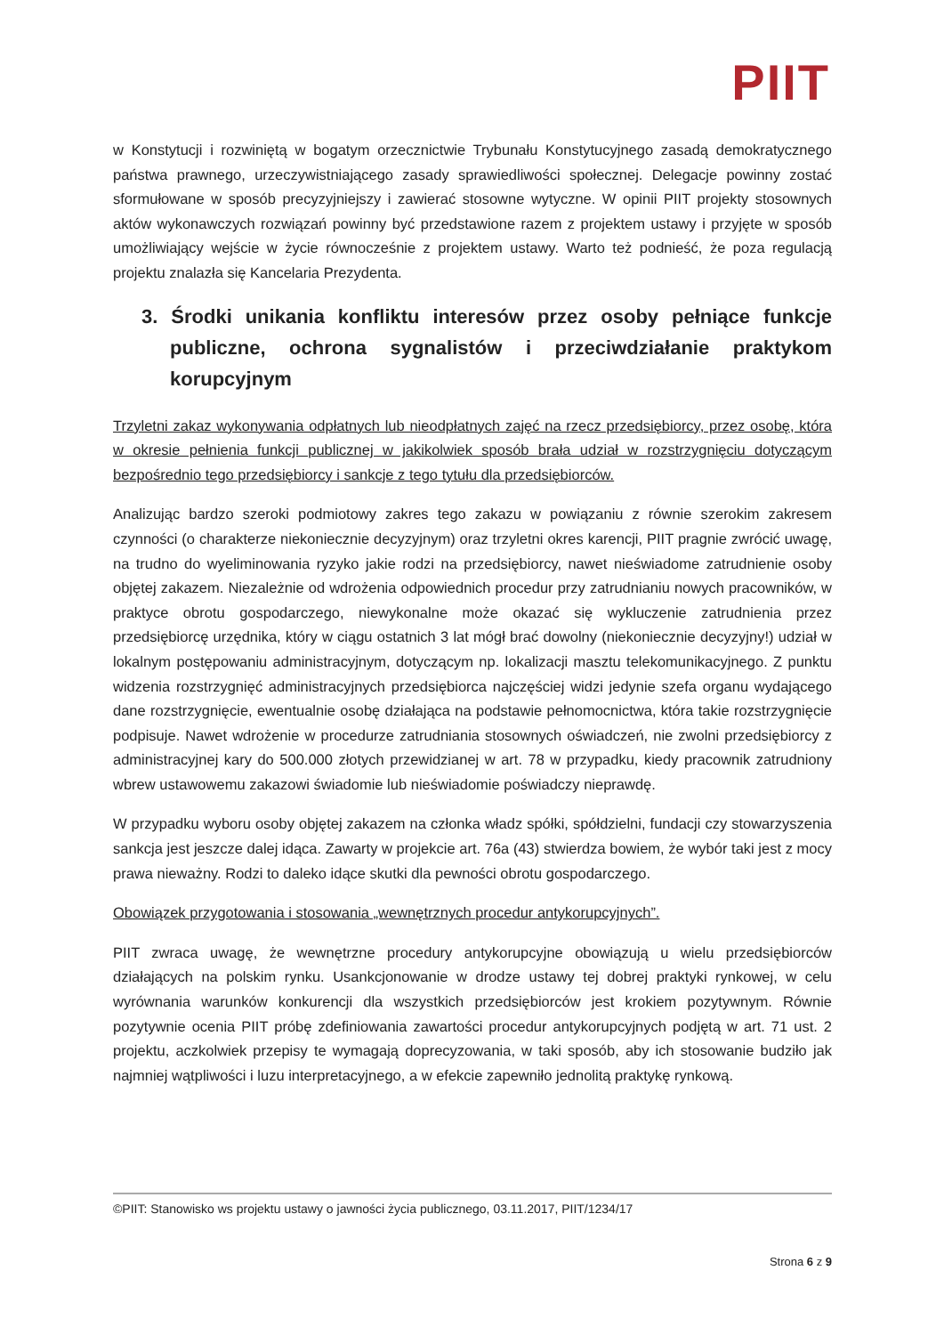PIIT
w Konstytucji i rozwiniętą w bogatym orzecznictwie Trybunału Konstytucyjnego zasadą demokratycznego państwa prawnego, urzeczywistniającego zasady sprawiedliwości społecznej. Delegacje powinny zostać sformułowane w sposób precyzyjniejszy i zawierać stosowne wytyczne. W opinii PIIT projekty stosownych aktów wykonawczych rozwiązań powinny być przedstawione razem z projektem ustawy i przyjęte w sposób umożliwiający wejście w życie równocześnie z projektem ustawy. Warto też podnieść, że poza regulacją projektu znalazła się Kancelaria Prezydenta.
3. Środki unikania konfliktu interesów przez osoby pełniące funkcje publiczne, ochrona sygnalistów i przeciwdziałanie praktykom korupcyjnym
Trzyletni zakaz wykonywania odpłatnych lub nieodpłatnych zajęć na rzecz przedsiębiorcy, przez osobę, która w okresie pełnienia funkcji publicznej w jakikolwiek sposób brała udział w rozstrzygnięciu dotyczącym bezpośrednio tego przedsiębiorcy i sankcje z tego tytułu dla przedsiębiorców.
Analizując bardzo szeroki podmiotowy zakres tego zakazu w powiązaniu z równie szerokim zakresem czynności (o charakterze niekoniecznie decyzyjnym) oraz trzyletni okres karencji, PIIT pragnie zwrócić uwagę, na trudno do wyeliminowania ryzyko jakie rodzi na przedsiębiorcy, nawet nieświadome zatrudnienie osoby objętej zakazem. Niezależnie od wdrożenia odpowiednich procedur przy zatrudnianiu nowych pracowników, w praktyce obrotu gospodarczego, niewykonalne może okazać się wykluczenie zatrudnienia przez przedsiębiorcę urzędnika, który w ciągu ostatnich 3 lat mógł brać dowolny (niekoniecznie decyzyjny!) udział w lokalnym postępowaniu administracyjnym, dotyczącym np. lokalizacji masztu telekomunikacyjnego. Z punktu widzenia rozstrzygnięć administracyjnych przedsiębiorca najczęściej widzi jedynie szefa organu wydającego dane rozstrzygnięcie, ewentualnie osobę działająca na podstawie pełnomocnictwa, która takie rozstrzygnięcie podpisuje. Nawet wdrożenie w procedurze zatrudniania stosownych oświadczeń, nie zwolni przedsiębiorcy z administracyjnej kary do 500.000 złotych przewidzianej w art. 78 w przypadku, kiedy pracownik zatrudniony wbrew ustawowemu zakazowi świadomie lub nieświadomie poświadczy nieprawdę.
W przypadku wyboru osoby objętej zakazem na członka władz spółki, spółdzielni, fundacji czy stowarzyszenia sankcja jest jeszcze dalej idąca. Zawarty w projekcie art. 76a (43) stwierdza bowiem, że wybór taki jest z mocy prawa nieważny. Rodzi to daleko idące skutki dla pewności obrotu gospodarczego.
Obowiązek przygotowania i stosowania „wewnętrznych procedur antykorupcyjnych”.
PIIT zwraca uwagę, że wewnętrzne procedury antykorupcyjne obowiązują u wielu przedsiębiorców działających na polskim rynku. Usankcjonowanie w drodze ustawy tej dobrej praktyki rynkowej, w celu wyrównania warunków konkurencji dla wszystkich przedsiębiorców jest krokiem pozytywnym. Równie pozytywnie ocenia PIIT próbę zdefiniowania zawartości procedur antykorupcyjnych podjętą w art. 71 ust. 2 projektu, aczkolwiek przepisy te wymagają doprecyzowania, w taki sposób, aby ich stosowanie budziło jak najmniej wątpliwości i luzu interpretacyjnego, a w efekcie zapewniło jednolitą praktykę rynkową.
©PIIT: Stanowisko ws projektu ustawy o jawności życia publicznego, 03.11.2017, PIIT/1234/17
Strona 6 z 9